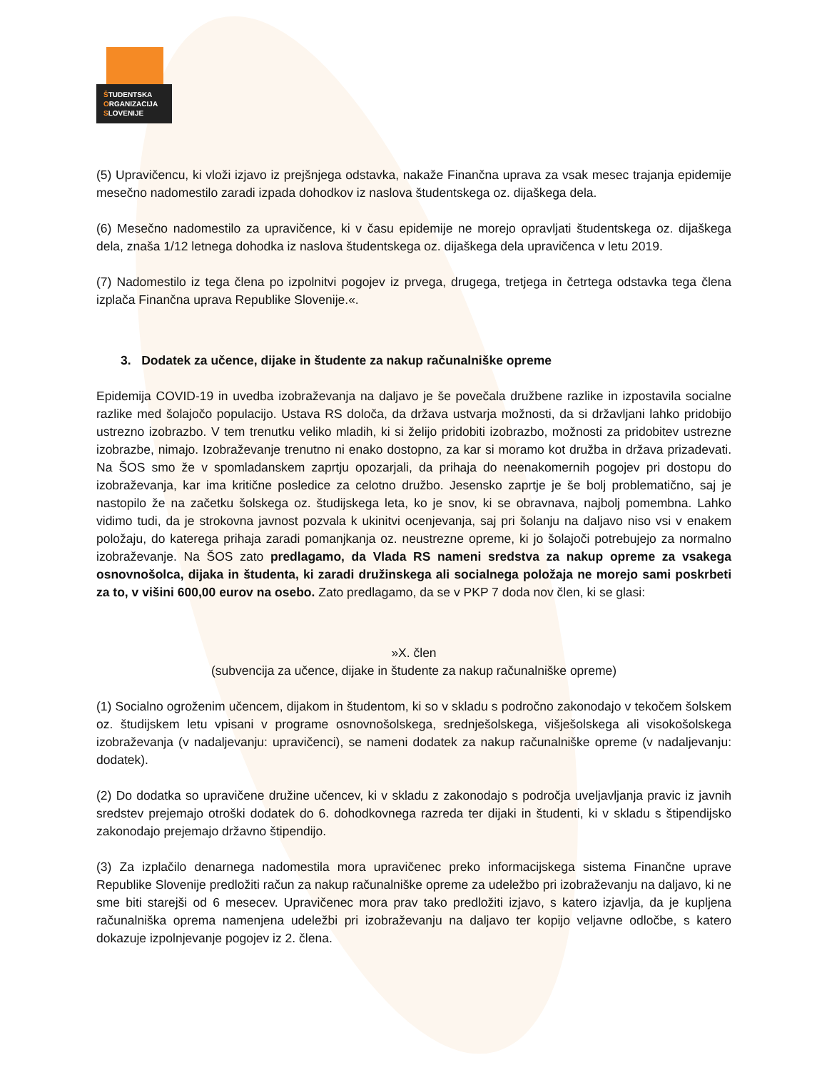ŠTUDENTSKA
ORGANIZACIJA
SLOVENIJE
(5) Upravičencu, ki vloži izjavo iz prejšnjega odstavka, nakaže Finančna uprava za vsak mesec trajanja epidemije mesečno nadomestilo zaradi izpada dohodkov iz naslova študentskega oz. dijaškega dela.
(6) Mesečno nadomestilo za upravičence, ki v času epidemije ne morejo opravljati študentskega oz. dijaškega dela, znaša 1/12 letnega dohodka iz naslova študentskega oz. dijaškega dela upravičenca v letu 2019.
(7) Nadomestilo iz tega člena po izpolnitvi pogojev iz prvega, drugega, tretjega in četrtega odstavka tega člena izplača Finančna uprava Republike Slovenije.«.
3. Dodatek za učence, dijake in študente za nakup računalniške opreme
Epidemija COVID-19 in uvedba izobraževanja na daljavo je še povečala družbene razlike in izpostavila socialne razlike med šolajočo populacijo. Ustava RS določa, da država ustvarja možnosti, da si državljani lahko pridobijo ustrezno izobrazbo. V tem trenutku veliko mladih, ki si želijo pridobiti izobrazbo, možnosti za pridobitev ustrezne izobrazbe, nimajo. Izobraževanje trenutno ni enako dostopno, za kar si moramo kot družba in država prizadevati. Na ŠOS smo že v spomladanskem zaprtju opozarjali, da prihaja do neenakomernih pogojev pri dostopu do izobraževanja, kar ima kritične posledice za celotno družbo. Jesensko zaprtje je še bolj problematično, saj je nastopilo že na začetku šolskega oz. študijskega leta, ko je snov, ki se obravnava, najbolj pomembna. Lahko vidimo tudi, da je strokovna javnost pozvala k ukinitvi ocenjevanja, saj pri šolanju na daljavo niso vsi v enakem položaju, do katerega prihaja zaradi pomanjkanja oz. neustrezne opreme, ki jo šolajoči potrebujejo za normalno izobraževanje. Na ŠOS zato predlagamo, da Vlada RS nameni sredstva za nakup opreme za vsakega osnovnošolca, dijaka in študenta, ki zaradi družinskega ali socialnega položaja ne morejo sami poskrbeti za to, v višini 600,00 eurov na osebo. Zato predlagamo, da se v PKP 7 doda nov člen, ki se glasi:
»X. člen
(subvencija za učence, dijake in študente za nakup računalniške opreme)
(1) Socialno ogroženim učencem, dijakom in študentom, ki so v skladu s področno zakonodajo v tekočem šolskem oz. študijskem letu vpisani v programe osnovnošolskega, srednješolskega, višješolskega ali visokošolskega izobraževanja (v nadaljevanju: upravičenci), se nameni dodatek za nakup računalniške opreme (v nadaljevanju: dodatek).
(2) Do dodatka so upravičene družine učencev, ki v skladu z zakonodajo s področja uveljavljanja pravic iz javnih sredstev prejemajo otroški dodatek do 6. dohodkovnega razreda ter dijaki in študenti, ki v skladu s štipendijsko zakonodajo prejemajo državno štipendijo.
(3) Za izplačilo denarnega nadomestila mora upravičenec preko informacijskega sistema Finančne uprave Republike Slovenije predložiti račun za nakup računalniške opreme za udeležbo pri izobraževanju na daljavo, ki ne sme biti starejši od 6 mesecev. Upravičenec mora prav tako predložiti izjavo, s katero izjavlja, da je kupljena računalniška oprema namenjena udeležbi pri izobraževanju na daljavo ter kopijo veljavne odločbe, s katero dokazuje izpolnjevanje pogojev iz 2. člena.